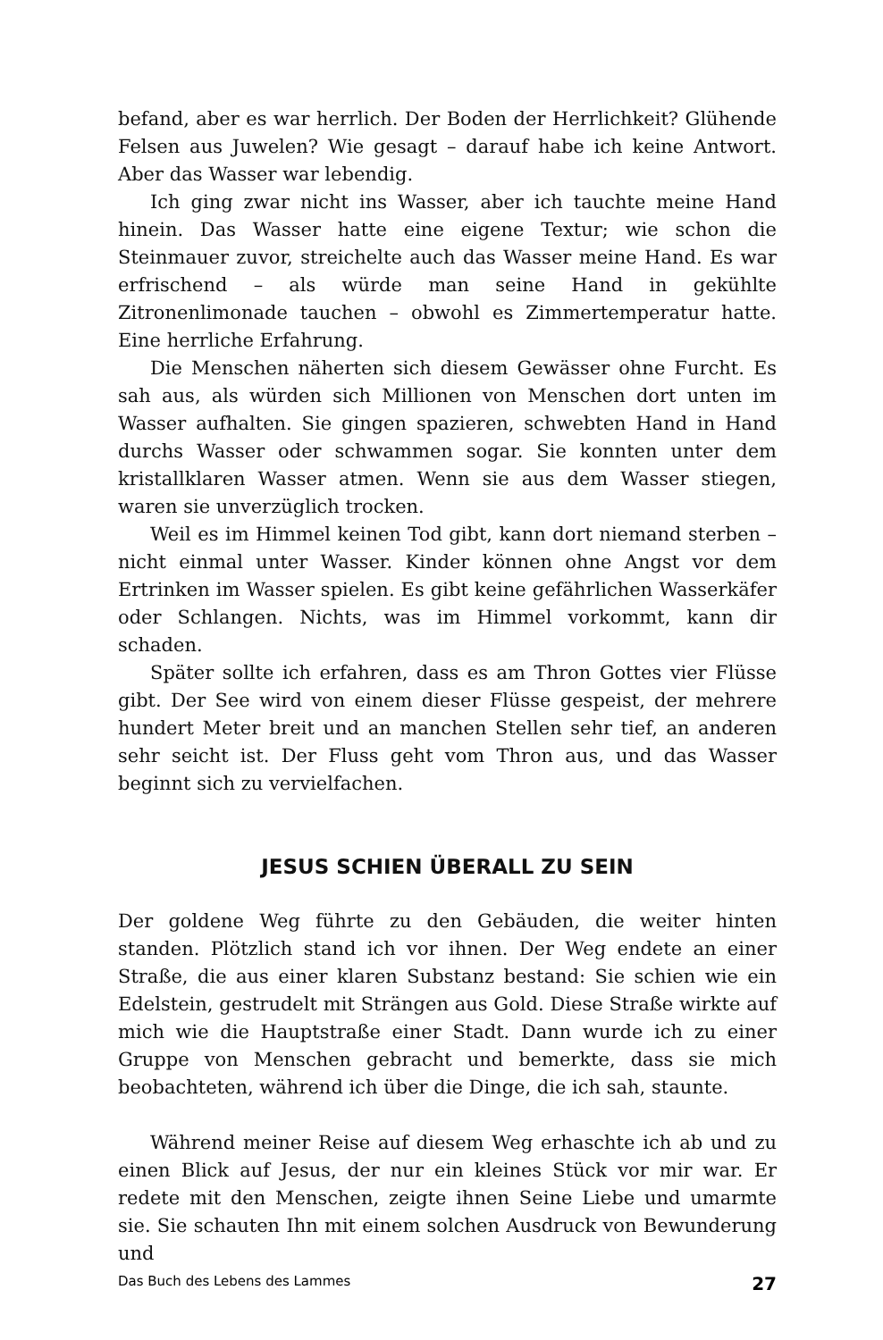befand, aber es war herrlich. Der Boden der Herrlichkeit? Glühende Felsen aus Juwelen? Wie gesagt – darauf habe ich keine Antwort. Aber das Wasser war lebendig.
Ich ging zwar nicht ins Wasser, aber ich tauchte meine Hand hinein. Das Wasser hatte eine eigene Textur; wie schon die Steinmauer zuvor, streichelte auch das Wasser meine Hand. Es war erfrischend – als würde man seine Hand in gekühlte Zitronenlimonade tauchen – obwohl es Zimmertemperatur hatte. Eine herrliche Erfahrung.
Die Menschen näherten sich diesem Gewässer ohne Furcht. Es sah aus, als würden sich Millionen von Menschen dort unten im Wasser aufhalten. Sie gingen spazieren, schwebten Hand in Hand durchs Wasser oder schwammen sogar. Sie konnten unter dem kristallklaren Wasser atmen. Wenn sie aus dem Wasser stiegen, waren sie unverzüglich trocken.
Weil es im Himmel keinen Tod gibt, kann dort niemand sterben – nicht einmal unter Wasser. Kinder können ohne Angst vor dem Ertrinken im Wasser spielen. Es gibt keine gefährlichen Wasserkäfer oder Schlangen. Nichts, was im Himmel vorkommt, kann dir schaden.
Später sollte ich erfahren, dass es am Thron Gottes vier Flüsse gibt. Der See wird von einem dieser Flüsse gespeist, der mehrere hundert Meter breit und an manchen Stellen sehr tief, an anderen sehr seicht ist. Der Fluss geht vom Thron aus, und das Wasser beginnt sich zu vervielfachen.
JESUS SCHIEN ÜBERALL ZU SEIN
Der goldene Weg führte zu den Gebäuden, die weiter hinten standen. Plötzlich stand ich vor ihnen. Der Weg endete an einer Straße, die aus einer klaren Substanz bestand: Sie schien wie ein Edelstein, gestrudelt mit Strängen aus Gold. Diese Straße wirkte auf mich wie die Hauptstraße einer Stadt. Dann wurde ich zu einer Gruppe von Menschen gebracht und bemerkte, dass sie mich beobachteten, während ich über die Dinge, die ich sah, staunte.
Während meiner Reise auf diesem Weg erhaschte ich ab und zu einen Blick auf Jesus, der nur ein kleines Stück vor mir war. Er redete mit den Menschen, zeigte ihnen Seine Liebe und umarmte sie. Sie schauten Ihn mit einem solchen Ausdruck von Bewunderung und
Das Buch des Lebens des Lammes 27